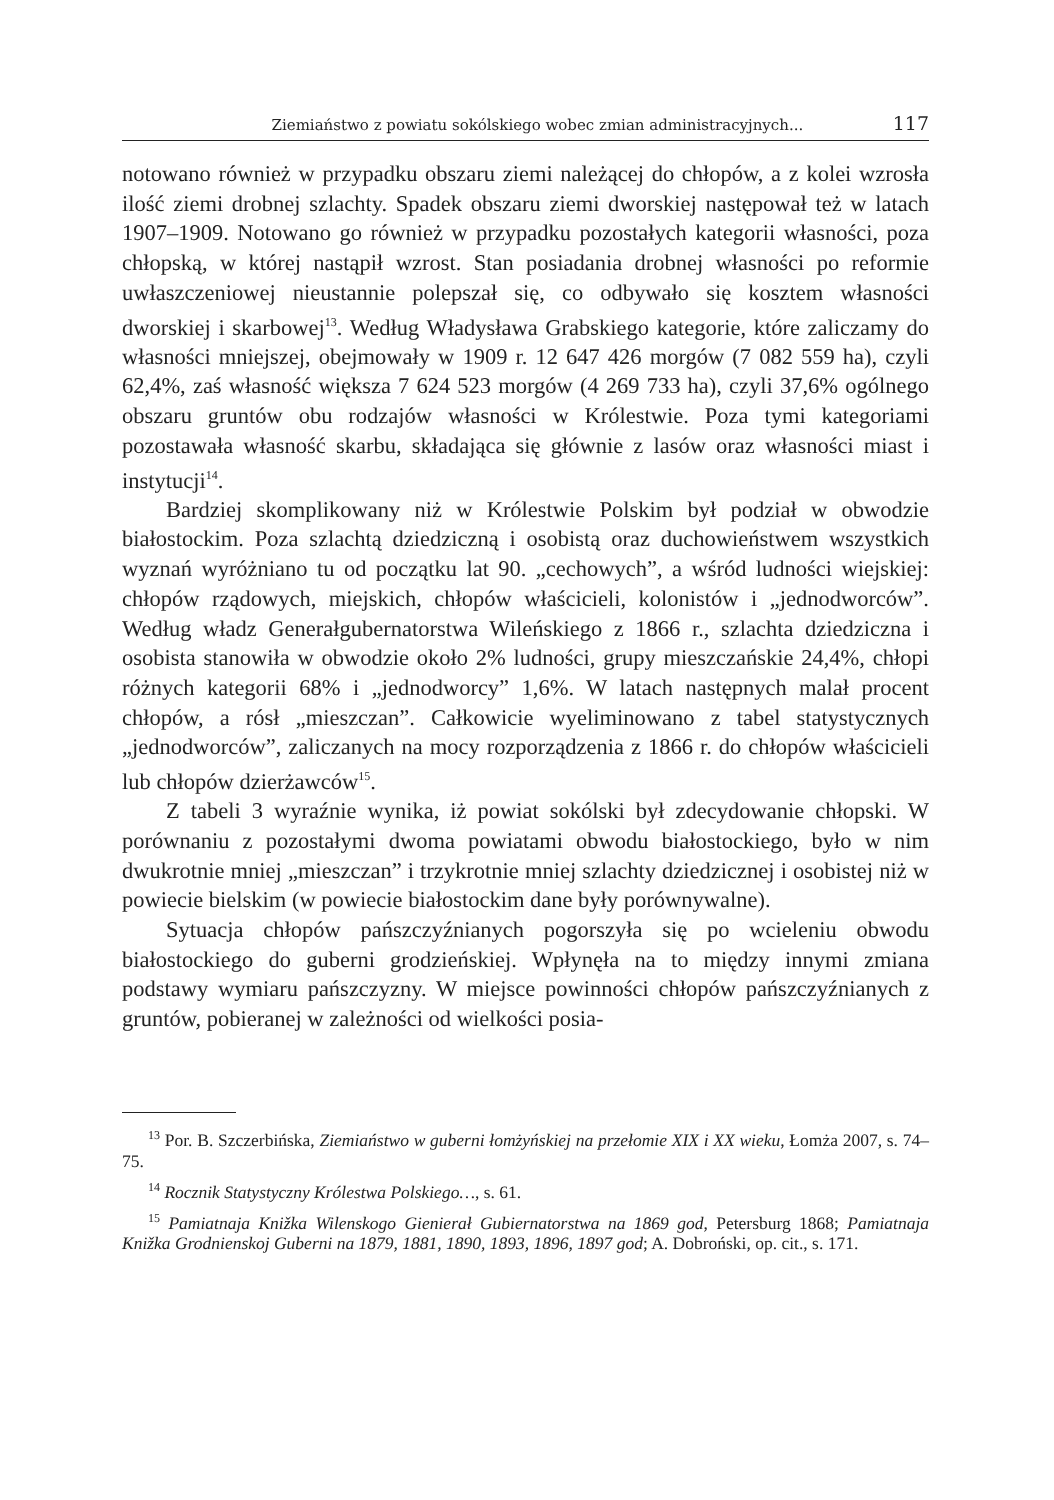Ziemiaństwo z powiatu sokólskiego wobec zmian administracyjnych... 117
notowano również w przypadku obszaru ziemi należącej do chłopów, a z kolei wzrosła ilość ziemi drobnej szlachty. Spadek obszaru ziemi dworskiej następował też w latach 1907–1909. Notowano go również w przypadku pozostałych kategorii własności, poza chłopską, w której nastąpił wzrost. Stan posiadania drobnej własności po reformie uwłaszczeniowej nieustannie polepszał się, co odbywało się kosztem własności dworskiej i skarbowej<sup>13</sup>. Według Władysława Grabskiego kategorie, które zaliczamy do własności mniejszej, obejmowały w 1909 r. 12 647 426 morgów (7 082 559 ha), czyli 62,4%, zaś własność większa 7 624 523 morgów (4 269 733 ha), czyli 37,6% ogólnego obszaru gruntów obu rodzajów własności w Królestwie. Poza tymi kategoriami pozostawała własność skarbu, składająca się głównie z lasów oraz własności miast i instytucji<sup>14</sup>.
Bardziej skomplikowany niż w Królestwie Polskim był podział w obwodzie białostockim. Poza szlachtą dziedziczną i osobistą oraz duchowieństwem wszystkich wyznań wyróżniano tu od początku lat 90. „cechowych”, a wśród ludności wiejskiej: chłopów rządowych, miejskich, chłopów właścicieli, kolonistów i „jednodworców”. Według władz Generałgubernatorstwa Wileńskiego z 1866 r., szlachta dziedziczna i osobista stanowiła w obwodzie około 2% ludności, grupy mieszczańskie 24,4%, chłopi różnych kategorii 68% i „jednodworcy” 1,6%. W latach następnych malał procent chłopów, a rósł „mieszczan”. Całkowicie wyeliminowano z tabel statystycznych „jednodworców”, zaliczanych na mocy rozporządzenia z 1866 r. do chłopów właścicieli lub chłopów dzierżawców<sup>15</sup>.
Z tabeli 3 wyraźnie wynika, iż powiat sokólski był zdecydowanie chłopski. W porównaniu z pozostałymi dwoma powiatami obwodu białostockiego, było w nim dwukrotnie mniej „mieszczan” i trzykrotnie mniej szlachty dziedzicznej i osobistej niż w powiecie bielskim (w powiecie białostockim dane były porównywalne).
Sytuacja chłopów pańszczyźnianych pogorszyła się po wcieleniu obwodu białostockiego do guberni grodzieńskiej. Wpłynęła na to między innymi zmiana podstawy wymiaru pańszczyzny. W miejsce powinności chłopów pańszczyźnianych z gruntów, pobieranej w zależności od wielkości posia-
<sup>13</sup> Por. B. Szczerbińska, Ziemiaństwo w guberni łomżyńskiej na przełomie XIX i XX wieku, Łomża 2007, s. 74–75.
<sup>14</sup> Rocznik Statystyczny Królestwa Polskiego…, s. 61.
<sup>15</sup> Pamiatnaja Knižka Wilenskogo Gienierał Gubiernatorstwa na 1869 god, Petersburg 1868; Pamiatnaja Knižka Grodnienskoj Guberni na 1879, 1881, 1890, 1893, 1896, 1897 god; A. Dobroński, op. cit., s. 171.